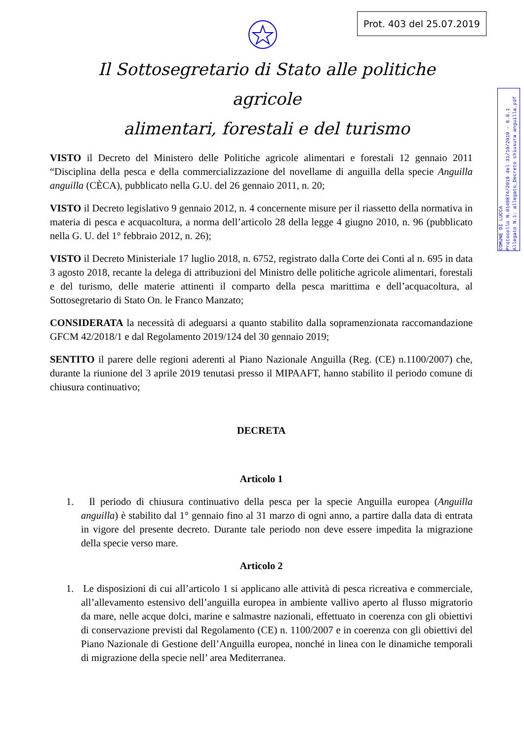Prot. 403 del 25.07.2019
COMUNE DI LUCCA
Protocollo N.0149874/2019 del 31/10/2019 - 6.9.1
Allegato N.1: allegato_Decreto chiusura anguilla.pdf
Il Sottosegretario di Stato alle politiche agricole
alimentari, forestali e del turismo
VISTO il Decreto del Ministero delle Politiche agricole alimentari e forestali 12 gennaio 2011 “Disciplina della pesca e della commercializzazione del novellame di anguilla della specie Anguilla anguilla (CÈCA), pubblicato nella G.U. del 26 gennaio 2011, n. 20;
VISTO il Decreto legislativo 9 gennaio 2012, n. 4 concernente misure per il riassetto della normativa in materia di pesca e acquacoltura, a norma dell’articolo 28 della legge 4 giugno 2010, n. 96 (pubblicato nella G. U. del 1° febbraio 2012, n. 26);
VISTO il Decreto Ministeriale 17 luglio 2018, n. 6752, registrato dalla Corte dei Conti al n. 695 in data 3 agosto 2018, recante la delega di attribuzioni del Ministro delle politiche agricole alimentari, forestali e del turismo, delle materie attinenti il comparto della pesca marittima e dell’acquacoltura, al Sottosegretario di Stato On. le Franco Manzato;
CONSIDERATA la necessità di adeguarsi a quanto stabilito dalla sopramenzionata raccomandazione GFCM 42/2018/1 e dal Regolamento 2019/124 del 30 gennaio 2019;
SENTITO il parere delle regioni aderenti al Piano Nazionale Anguilla (Reg. (CE) n.1100/2007) che, durante la riunione del 3 aprile 2019 tenutasi presso il MIPAAFT, hanno stabilito il periodo comune di chiusura continuativo;
DECRETA
Articolo 1
1. Il periodo di chiusura continuativo della pesca per la specie Anguilla europea (Anguilla anguilla) è stabilito dal 1° gennaio fino al 31 marzo di ogni anno, a partire dalla data di entrata in vigore del presente decreto. Durante tale periodo non deve essere impedita la migrazione della specie verso mare.
Articolo 2
1. Le disposizioni di cui all’articolo 1 si applicano alle attività di pesca ricreativa e commerciale, all’allevamento estensivo dell’anguilla europea in ambiente vallivo aperto al flusso migratorio da mare, nelle acque dolci, marine e salmastre nazionali, effettuato in coerenza con gli obiettivi di conservazione previsti dal Regolamento (CE) n. 1100/2007 e in coerenza con gli obiettivi del Piano Nazionale di Gestione dell’Anguilla europea, nonché in linea con le dinamiche temporali di migrazione della specie nell’ area Mediterranea.